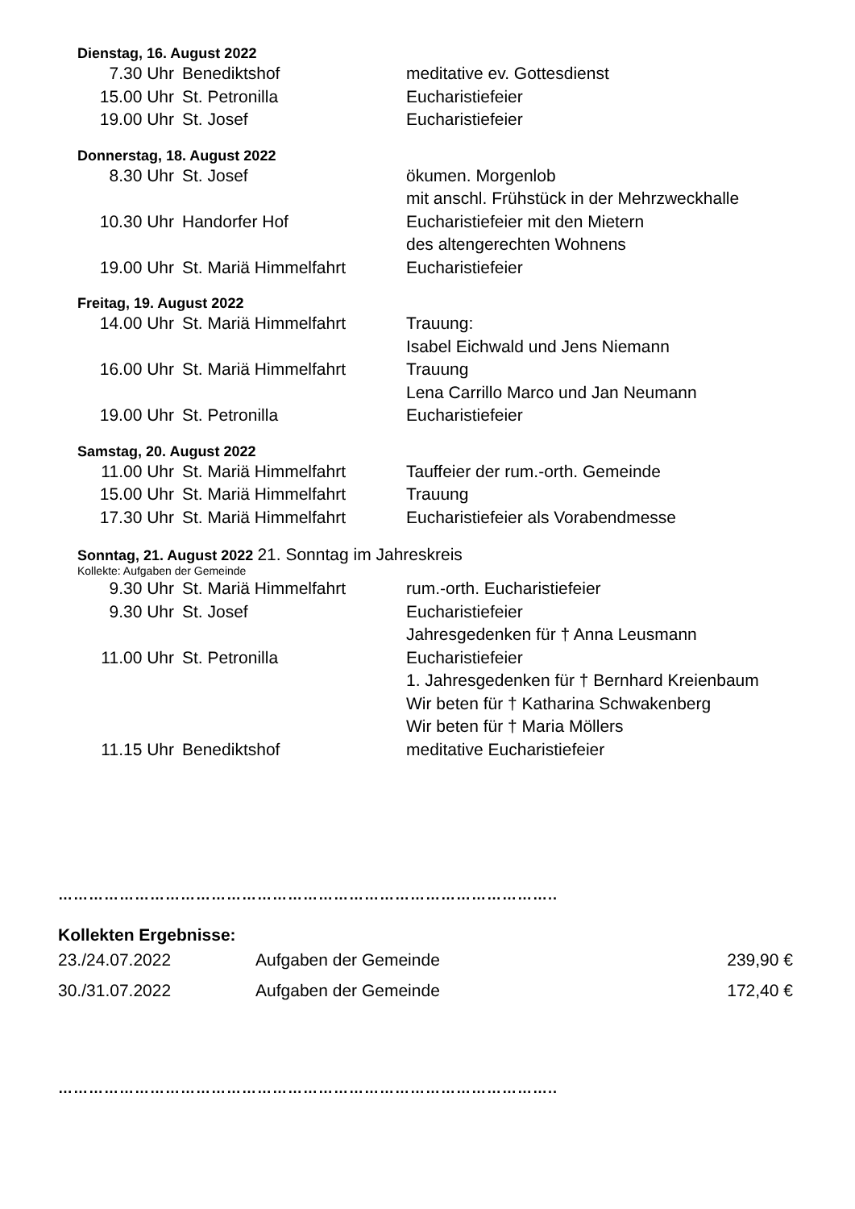Dienstag, 16. August 2022
| 7.30 Uhr | Benediktshof | meditative ev. Gottesdienst |
| 15.00 Uhr | St. Petronilla | Eucharistiefeier |
| 19.00 Uhr | St. Josef | Eucharistiefeier |
Donnerstag, 18. August 2022
| 8.30 Uhr | St. Josef | ökumen. Morgenlob mit anschl. Frühstück in der Mehrzweckhalle |
| 10.30 Uhr | Handorfer Hof | Eucharistiefeier mit den Mietern des altengerechten Wohnens |
| 19.00 Uhr | St. Mariä Himmelfahrt | Eucharistiefeier |
Freitag, 19. August 2022
| 14.00 Uhr | St. Mariä Himmelfahrt | Trauung: Isabel Eichwald und Jens Niemann |
| 16.00 Uhr | St. Mariä Himmelfahrt | Trauung Lena Carrillo Marco und Jan Neumann |
| 19.00 Uhr | St. Petronilla | Eucharistiefeier |
Samstag, 20. August 2022
| 11.00 Uhr | St. Mariä Himmelfahrt | Tauffeier der rum.-orth. Gemeinde |
| 15.00 Uhr | St. Mariä Himmelfahrt | Trauung |
| 17.30 Uhr | St. Mariä Himmelfahrt | Eucharistiefeier als Vorabendmesse |
Sonntag, 21. August 2022 21. Sonntag im Jahreskreis
Kollekte: Aufgaben der Gemeinde
| 9.30 Uhr | St. Mariä Himmelfahrt | rum.-orth. Eucharistiefeier |
| 9.30 Uhr | St. Josef | Eucharistiefeier Jahresgedenken für † Anna Leusmann |
| 11.00 Uhr | St. Petronilla | Eucharistiefeier 1. Jahresgedenken für † Bernhard Kreienbaum Wir beten für † Katharina Schwakenberg Wir beten für † Maria Möllers |
| 11.15 Uhr | Benediktshof | meditative Eucharistiefeier |
……………………………………………………………………………………..
Kollekten Ergebnisse:
| 23./24.07.2022 | Aufgaben der Gemeinde | 239,90 € |
| 30./31.07.2022 | Aufgaben der Gemeinde | 172,40 € |
……………………………………………………………………………………..